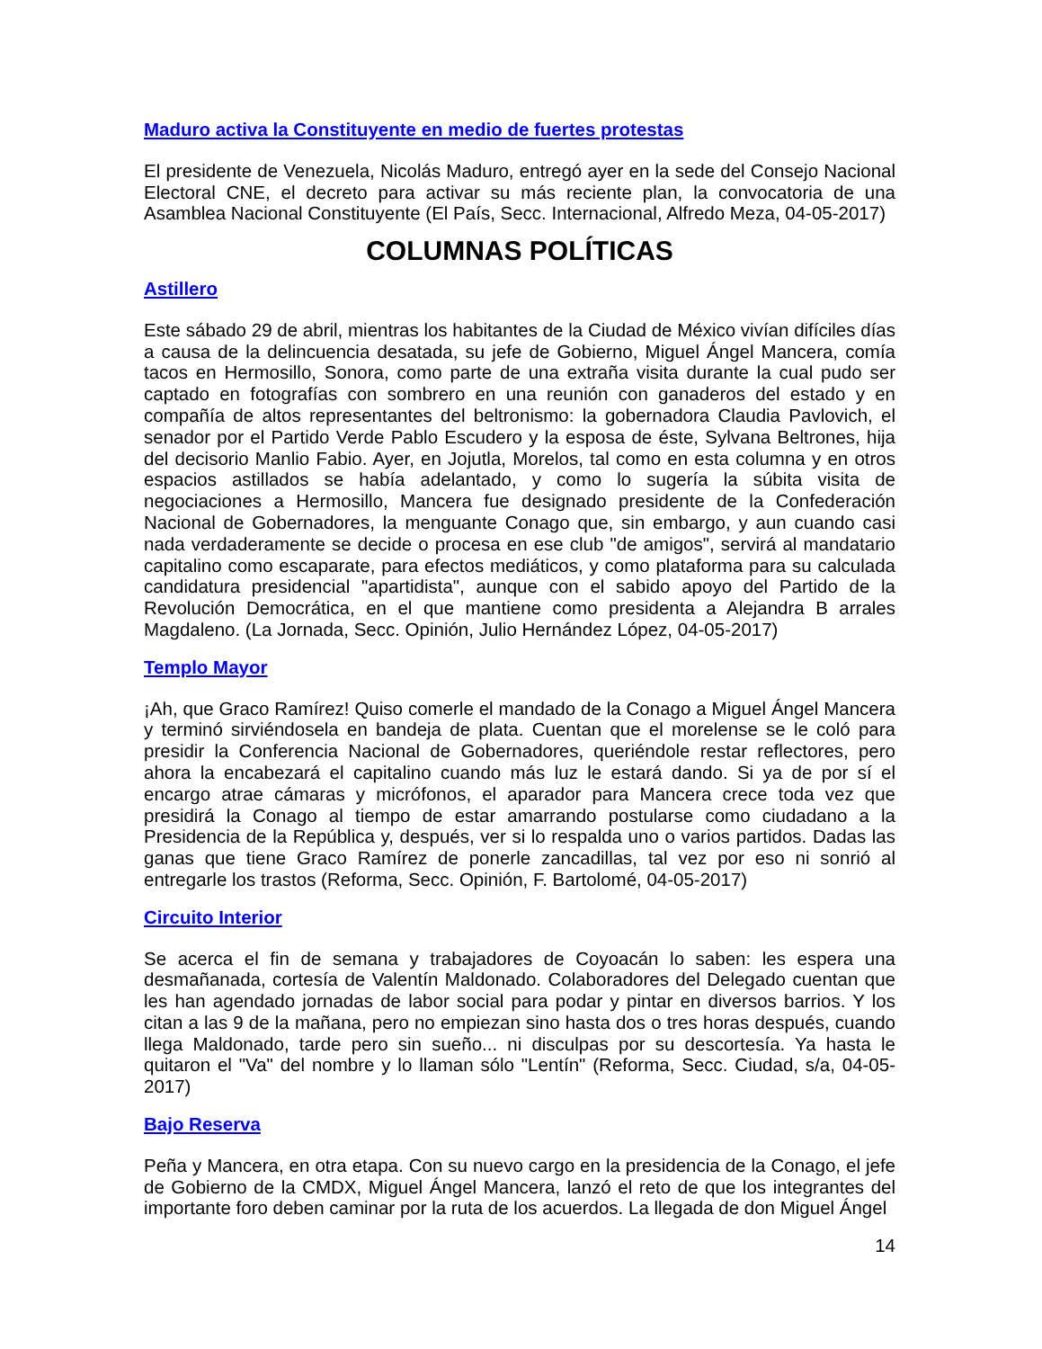Maduro activa la Constituyente en medio de fuertes protestas
El presidente de Venezuela, Nicolás Maduro, entregó ayer en la sede del Consejo Nacional Electoral CNE, el decreto para activar su más reciente plan, la convocatoria de una Asamblea Nacional Constituyente (El País, Secc. Internacional, Alfredo Meza, 04-05-2017)
COLUMNAS POLÍTICAS
Astillero
Este sábado 29 de abril, mientras los habitantes de la Ciudad de México vivían difíciles días a causa de la delincuencia desatada, su jefe de Gobierno, Miguel Ángel Mancera, comía tacos en Hermosillo, Sonora, como parte de una extraña visita durante la cual pudo ser captado en fotografías con sombrero en una reunión con ganaderos del estado y en compañía de altos representantes del beltronismo: la gobernadora Claudia Pavlovich, el senador por el Partido Verde Pablo Escudero y la esposa de éste, Sylvana Beltrones, hija del decisorio Manlio Fabio. Ayer, en Jojutla, Morelos, tal como en esta columna y en otros espacios astillados se había adelantado, y como lo sugería la súbita visita de negociaciones a Hermosillo, Mancera fue designado presidente de la Confederación Nacional de Gobernadores, la menguante Conago que, sin embargo, y aun cuando casi nada verdaderamente se decide o procesa en ese club "de amigos", servirá al mandatario capitalino como escaparate, para efectos mediáticos, y como plataforma para su calculada candidatura presidencial "apartidista", aunque con el sabido apoyo del Partido de la Revolución Democrática, en el que mantiene como presidenta a Alejandra B arrales Magdaleno. (La Jornada, Secc. Opinión, Julio Hernández López, 04-05-2017)
Templo Mayor
¡Ah, que Graco Ramírez! Quiso comerle el mandado de la Conago a Miguel Ángel Mancera y terminó sirviéndosela en bandeja de plata. Cuentan que el morelense se le coló para presidir la Conferencia Nacional de Gobernadores, queriéndole restar reflectores, pero ahora la encabezará el capitalino cuando más luz le estará dando. Si ya de por sí el encargo atrae cámaras y micrófonos, el aparador para Mancera crece toda vez que presidirá la Conago al tiempo de estar amarrando postularse como ciudadano a la Presidencia de la República y, después, ver si lo respalda uno o varios partidos. Dadas las ganas que tiene Graco Ramírez de ponerle zancadillas, tal vez por eso ni sonrió al entregarle los trastos (Reforma, Secc. Opinión, F. Bartolomé, 04-05-2017)
Circuito Interior
Se acerca el fin de semana y trabajadores de Coyoacán lo saben: les espera una desmañanada, cortesía de Valentín Maldonado. Colaboradores del Delegado cuentan que les han agendado jornadas de labor social para podar y pintar en diversos barrios. Y los citan a las 9 de la mañana, pero no empiezan sino hasta dos o tres horas después, cuando llega Maldonado, tarde pero sin sueño... ni disculpas por su descortesía. Ya hasta le quitaron el "Va" del nombre y lo llaman sólo "Lentín" (Reforma, Secc. Ciudad, s/a, 04-05-2017)
Bajo Reserva
Peña y Mancera, en otra etapa. Con su nuevo cargo en la presidencia de la Conago, el jefe de Gobierno de la CMDX, Miguel Ángel Mancera, lanzó el reto de que los integrantes del importante foro deben caminar por la ruta de los acuerdos. La llegada de don Miguel Ángel
14